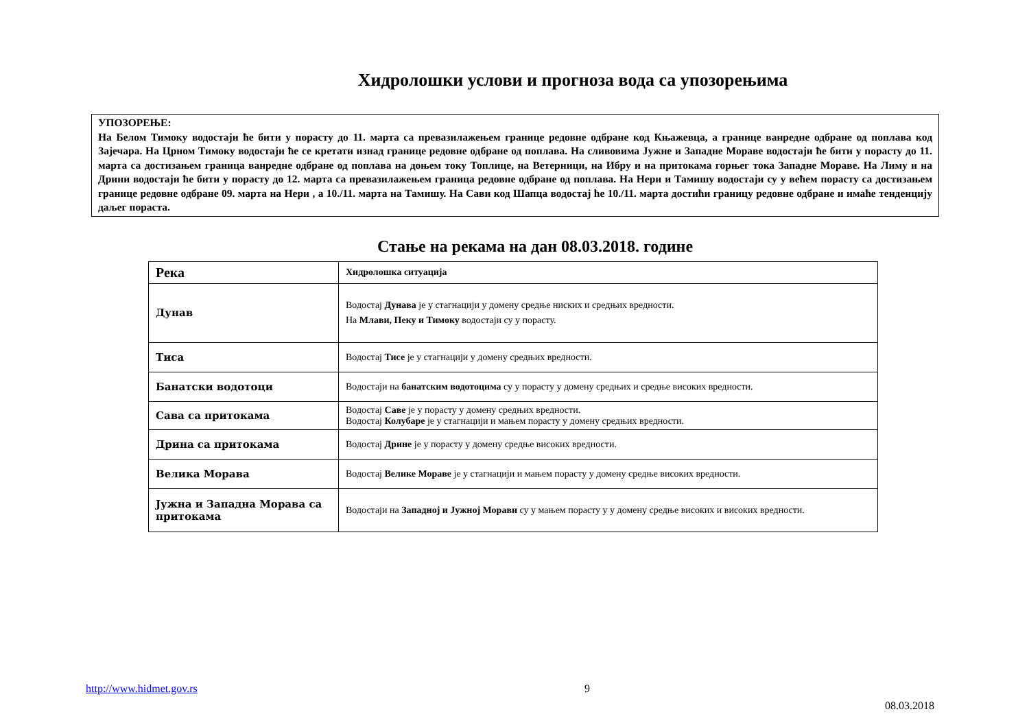Хидролошки услови и прогноза вода са упозорењима
УПОЗОРЕЊЕ:
На Белом Тимоку водостаји ће бити у порасту до 11. марта са превазилажењем границе редовне одбране код Књажевца, а границе ванредне одбране од поплава код Зајечара. На Црном Тимоку водостаји ће се кретати изнад границе редовне одбране од поплава. На сливовима Јужне и Западне Мораве водостаји ће бити у порасту до 11. марта са достизањем граница ванредне одбране од поплава на доњем току Топлице, на Ветерници, на Ибру и на притокама горњег тока Западне Мораве. На Лиму и на Дрини водостаји ће бити у порасту до 12. марта са превазилажењем граница редовне одбране од поплава. На Нери и Тамишу водостаји су у већем порасту са достизањем границе редовне одбране 09. марта на Нери , а 10./11. марта на Тамишу. На Сави код Шапца водостај ће 10./11. марта достићи границу редовне одбране и имаће тенденцију даљег пораста.
Стање на рекама на дан 08.03.2018. године
| Река | Хидролошка ситуација |
| --- | --- |
| Дунав | Водостај Дунава је у стагнацији у домену средње ниских и средњих вредности. На Млави, Пеку и Тимоку водостаји су у порасту. |
| Тиса | Водостај Тисе је у стагнацији у домену средњих вредности. |
| Банатски водотоци | Водостаји на банатским водотоцима су у порасту у домену средњих и средње високих вредности. |
| Сава са притокама | Водостај Саве је у порасту у домену средњих вредности. Водостај Колубаре је у стагнацији и мањем порасту у домену средњих вредности. |
| Дрина са притокама | Водостај Дрине је у порасту у домену средње високих вредности. |
| Велика Морава | Водостај Велике Мораве је у стагнацији и мањем порасту у домену средње високих вредности. |
| Јужна и Западна Морава са притокама | Водостаји на Западној и Јужној Морави су у мањем порасту у у домену средње високих и високих вредности. |
http://www.hidmet.gov.rs 9
08.03.2018